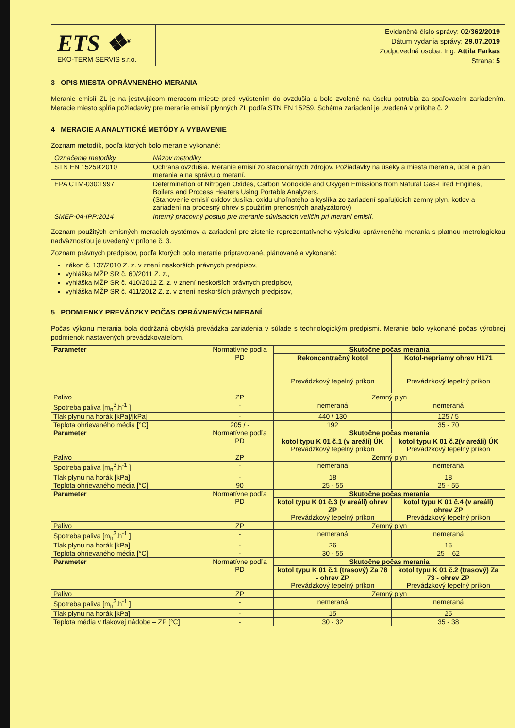ETS ❖<sup>®</sup>
EKO-TERM SERVIS s.r.o.
Evidenčné číslo správy: 02/362/2019
Dátum vydania správy: 29.07.2019
Zodpovedná osoba: Ing. Attila Farkas
Strana: 5
3 OPIS MIESTA OPRÁVNENÉHO MERANIA
Meranie emisií ZL je na jestvujúcom meracom mieste pred vyústením do ovzdušia a bolo zvolené na úseku potrubia za spaľovacím zariadením. Meracie miesto spĺňa požiadavky pre meranie emisií plynných ZL podľa STN EN 15259. Schéma zariadení je uvedená v prílohe č. 2.
4 MERACIE A ANALYTICKÉ METÓDY A VYBAVENIE
Zoznam metodík, podľa ktorých bolo meranie vykonané:
| Označenie metodiky | Názov metodiky |
| STN EN 15259:2010 | Ochrana ovzdušia. Meranie emisií zo stacionárnych zdrojov. Požiadavky na úseky a miesta merania, účel a plán merania a na správu o meraní. |
| EPA CTM-030:1997 | Determination of Nitrogen Oxides, Carbon Monoxide and Oxygen Emissions from Natural Gas-Fired Engines, Boilers and Process Heaters Using Portable Analyzers. (Stanovenie emisií oxidov dusíka, oxidu uhoľnatého a kyslíka zo zariadení spaľujúcich zemný plyn, kotlov a zariadení na procesný ohrev s použitím prenosných analyzátorov) |
| SMEP-04-IPP:2014 | Interný pracovný postup pre meranie súvisiacich veličín pri meraní emisií. |
Zoznam použitých emisných meracích systémov a zariadení pre zistenie reprezentatívneho výsledku oprávneného merania s platnou metrologickou nadväznosťou je uvedený v prílohe č. 3.
Zoznam právnych predpisov, podľa ktorých bolo meranie pripravované, plánované a vykonané:
zákon č. 137/2010 Z. z. v znení neskorších právnych predpisov,
vyhláška MŽP SR č. 60/2011 Z. z.,
vyhláška MŽP SR č. 410/2012 Z. z. v znení neskorších právnych predpisov,
vyhláška MŽP SR č. 411/2012 Z. z. v znení neskorších právnych predpisov,
5 PODMIENKY PREVÁDZKY POČAS OPRÁVNENÝCH MERANÍ
Počas výkonu merania bola dodržaná obvyklá prevádzka zariadenia v súlade s technologickým predpismi. Meranie bolo vykonané počas výrobnej podmienok nastavených prevádzkovateľom.
| Parameter | Normatívne podľa PD | Skutočne počas merania | |
| | | Rekoncentračný kotol Prevádzkový tepelný príkon | Kotol-nepriamy ohrev H171 Prevádzkový tepelný príkon |
| Palivo | ZP | Zemný plyn | |
| Spotreba paliva [m<sub>n</sub><sup>3</sup>.h<sup>-1</sup> ] | - | nemeraná | nemeraná |
| Tlak plynu na horák [kPa]/[kPa] | - | 440 / 130 | 125 / 5 |
| Teplota ohrievaného média [°C] | 205 / - | 192 | 35 - 70 |
| Parameter | Normatívne podľa PD | Skutočne počas merania | |
| | | kotol typu K 01 č.1 (v areáli) ÚK Prevádzkový tepelný príkon | kotol typu K 01 č.2(v areáli) ÚK Prevádzkový tepelný príkon |
| Palivo | ZP | Zemný plyn | |
| Spotreba paliva [m<sub>n</sub><sup>3</sup>.h<sup>-1</sup> ] | - | nemeraná | nemeraná |
| Tlak plynu na horák [kPa] | - | 18 | 18 |
| Teplota ohrievaného média [°C] | 90 | 25 - 55 | 25 - 55 |
| Parameter | Normatívne podľa PD | Skutočne počas merania | |
| | | kotol typu K 01 č.3 (v areáli) ohrev ZP Prevádzkový tepelný príkon | kotol typu K 01 č.4 (v areáli) ohrev ZP Prevádzkový tepelný príkon |
| Palivo | ZP | Zemný plyn | |
| Spotreba paliva [m<sub>n</sub><sup>3</sup>.h<sup>-1</sup> ] | - | nemeraná | nemeraná |
| Tlak plynu na horák [kPa] | - | 26 | 15 |
| Teplota ohrievaného média [°C] | - | 30 - 55 | 25 – 62 |
| Parameter | Normatívne podľa PD | Skutočne počas merania | |
| | | kotol typu K 01 č.1 (trasový) Za 78 - ohrev ZP Prevádzkový tepelný príkon | kotol typu K 01 č.2 (trasový) Za 73 - ohrev ZP Prevádzkový tepelný príkon |
| Palivo | ZP | Zemný plyn | |
| Spotreba paliva [m<sub>n</sub><sup>3</sup>.h<sup>-1</sup> ] | - | nemeraná | nemeraná |
| Tlak plynu na horák [kPa] | - | 15 | 25 |
| Teplota média v tlakovej nádobe – ZP [°C] | - | 30 - 32 | 35 - 38 |